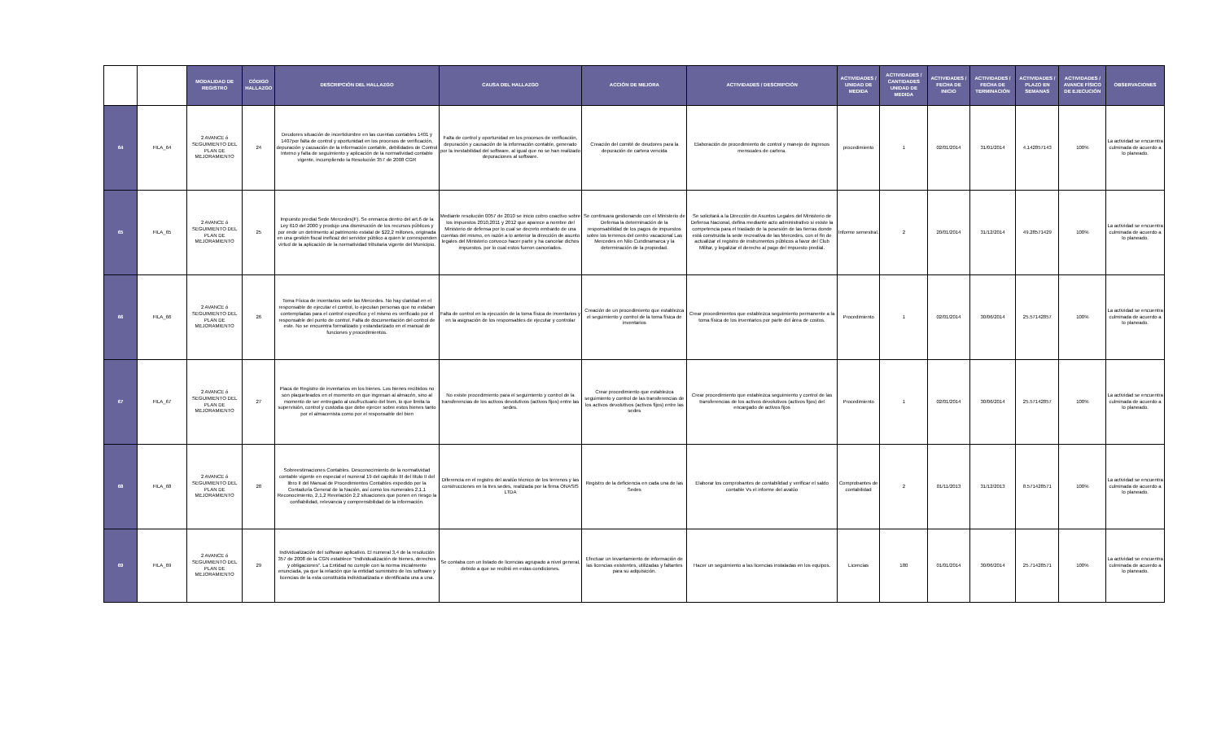| | | MODALIDAD DE REGISTRO | CÓDIGO HALLAZGO | DESCRIPCIÓN DEL HALLAZGO | CAUSA DEL HALLAZGO | ACCIÓN DE MEJORA | ACTIVIDADES / DESCRIPCIÓN | ACTIVIDADES / UNIDAD DE MEDIDA | ACTIVIDADES / CANTIDADES UNIDAD DE MEDIDA | ACTIVIDADES / FECHA DE INICIO | ACTIVIDADES / FECHA DE TERMINACIÓN | ACTIVIDADES / PLAZO EN SEMANAS | ACTIVIDADES / AVANCE FÍSICO DE EJECUCIÓN | OBSERVACIONES |
| --- | --- | --- | --- | --- | --- | --- | --- | --- | --- | --- | --- | --- | --- | --- |
| 64 | FILA_64 | 2 AVANCE ó SEGUIMIENTO DEL PLAN DE MEJORAMIENTO | 24 | Deudores situación de incertidumbre en las cuentas contables 1401 y 1407por falta de control y oportunidad en los procesos de verificación, depuración y causación de la información contable, debilidades de Control Interno y falta de seguimiento y aplicación de la normatividad contable vigente, incumpliendo la Resolución 357 de 2008 CGR | Falta de control y oportunidad en los procesos de verificación, depuración y causación de la información contable, generado por la inestabilidad del software, al igual que no se han realizado depuraciones al software. | Creación del comité de deudores para la depuración de cartera vencida | Elaboración de procedimiento de control y manejo de ingresos mensuales de cartera. | procedimiento | 1 | 02/01/2014 | 31/01/2014 | 4.142857143 | 100% | La actividad se encuentra culminada de acuerdo a lo planeado. |
| 65 | FILA_65 | 2 AVANCE ó SEGUIMIENTO DEL PLAN DE MEJORAMIENTO | 25 | Impuesto predial Sede Mercedes(F). Se enmarca dentro del art.6 de la Ley 610 del 2000 y produjo una disminución de los recursos públicos y por ende un detrimento al patrimonio estatal de $22,2 millones, originada en una gestión fiscal ineficaz del servidor público a quien le corresponden virtud de la aplicación de la normatividad tributaria vigente del Municipio. | Mediante resolución 0057 de 2010 se inicio cobro coactivo sobre los impuestos 2010,2011 y 2012 que aparece a nombre del Ministerio de defensa por lo cual se decreto embardo de una cuentas del mismo, en razón a lo anterior la dirección de asunto legales del Ministerio convoco hacer parte y ha cancelar dichos impuestos. por lo cual estos fueron cancelados. | Se continuara gestionando con el Ministerio de Defensa la determinación de la responsabilidad de los pagos de impuestos sobre los terrenos del centro vacacional Las Mercedes en Nilo Cundinamarca y la determinación de la propiedad. | Se solicitará a la Dirección de Asuntos Legales del Ministerio de Defensa Nacional, defina mediante acto administrativo si existe la competencia para el traslado de la posesión de las tierras donde está construida la sede recreativa de las Mercedes, con el fin de actualizar el registro de instrumentos públicos a favor del Club Militar, y legalizar el derecho al pago del impuesto predial. | Informe semestral. | 2 | 20/01/2014 | 31/12/2014 | 49.28571429 | 100% | La actividad se encuentra culminada de acuerdo a lo planeado. |
| 66 | FILA_66 | 2 AVANCE ó SEGUIMIENTO DEL PLAN DE MEJORAMIENTO | 26 | Toma Física de inventarios sede las Mercedes. No hay claridad en el responsable de ejecutar el control, lo ejecutan personas que no estaban contempladas para el control especifico y el mismo es verificado por el responsable del punto de control. Falta de documentación del control de este. No se encuentra formalizado y estandarizado en el manual de funciones y procedimientos. | Falta de control en la ejecución de la toma física de inventarios y en la asignación de los responsables de ejecutar y controlar | Creación de un procedimiento que establezca el seguimiento y control de la toma física de inventarios | Crear procedimientos que establezca seguimiento permanente a la toma física de los inventarios por parte del área de costos. | Procedimiento | 1 | 02/01/2014 | 30/06/2014 | 25.57142857 | 100% | La actividad se encuentra culminada de acuerdo a lo planeado. |
| 67 | FILA_67 | 2 AVANCE ó SEGUIMIENTO DEL PLAN DE MEJORAMIENTO | 27 | Placa de Registro de inventarios en los bienes. Los bienes recibidos no son plaqueteados en el momento en que ingresan al almacén, sino al momento de ser entregado al usufructuario del bien, lo que limita la supervisión, control y custodia que debe ejercer sobre estos bienes tanto por el almacenista como por el responsable del bien | No existe procedimiento para el seguimiento y control de la transferencias de los activos devolutivos (activos fijos) entre las sedes. | Crear procedimiento que establezca seguimiento y control de las transferencias de los activos devolutivos (activos fijos) entre las sedes | Crear procedimiento que establezca seguimiento y control de las transferencias de los activos devolutivos (activos fijos) del encargado de activos fijos | Procedimiento | 1 | 02/01/2014 | 30/06/2014 | 25.57142857 | 100% | La actividad se encuentra culminada de acuerdo a lo planeado. |
| 68 | FILA_68 | 2 AVANCE ó SEGUIMIENTO DEL PLAN DE MEJORAMIENTO | 28 | Sobreestimaciones Contables. Desconocimiento de la normatividad contable vigente en especial el numeral 19 del capitulo III del titulo II del libro II del Manual de Procedimientos Contables expedido por la Contaduría General de la Nación, así como los numerales 2,1,1 Reconocimiento, 2,1,2 Revelación 2,2 situaciones que ponen en riesgo la confiabilidad, relevancia y comprensibilidad de la información. | Diferencia en el registro del avalúo técnico de los terrenos y las construcciones en la tres sedes, realizada por la firma ONASIS LTDA | Registro de la deficiencia en cada una de las Sedes | Elaborar los comprobantes de contabilidad y verificar el saldo contable Vs el informe del avalúo | Comprobantes de contabilidad | 2 | 01/11/2013 | 31/12/2013 | 8.571428571 | 100% | La actividad se encuentra culminada de acuerdo a lo planeado. |
| 69 | FILA_69 | 2 AVANCE ó SEGUIMIENTO DEL PLAN DE MEJORAMIENTO | 29 | Individualización del software aplicativo. El numeral 3,4 de la resolución 357 de 2008 de la CGN establece "Individualización de bienes, derechos y obligaciones". La Entidad no cumple con la norma inicialmente enunciada, ya que la relación que la entidad suministro de los software y licencias de la esta constituida individualizada e identificada una a una. | Se contaba con un listado de licencias agrupado a nivel general, debido a que se recibió en estas condiciones. | Efectuar un levantamiento de información de las licencias existentes, utilizadas y faltantes para su adquisición. | Hacer un seguimiento a las licencias instaladas en los equipos. | Licencias | 180 | 01/01/2014 | 30/06/2014 | 25.71428571 | 100% | La actividad se encuentra culminada de acuerdo a lo planeado. |